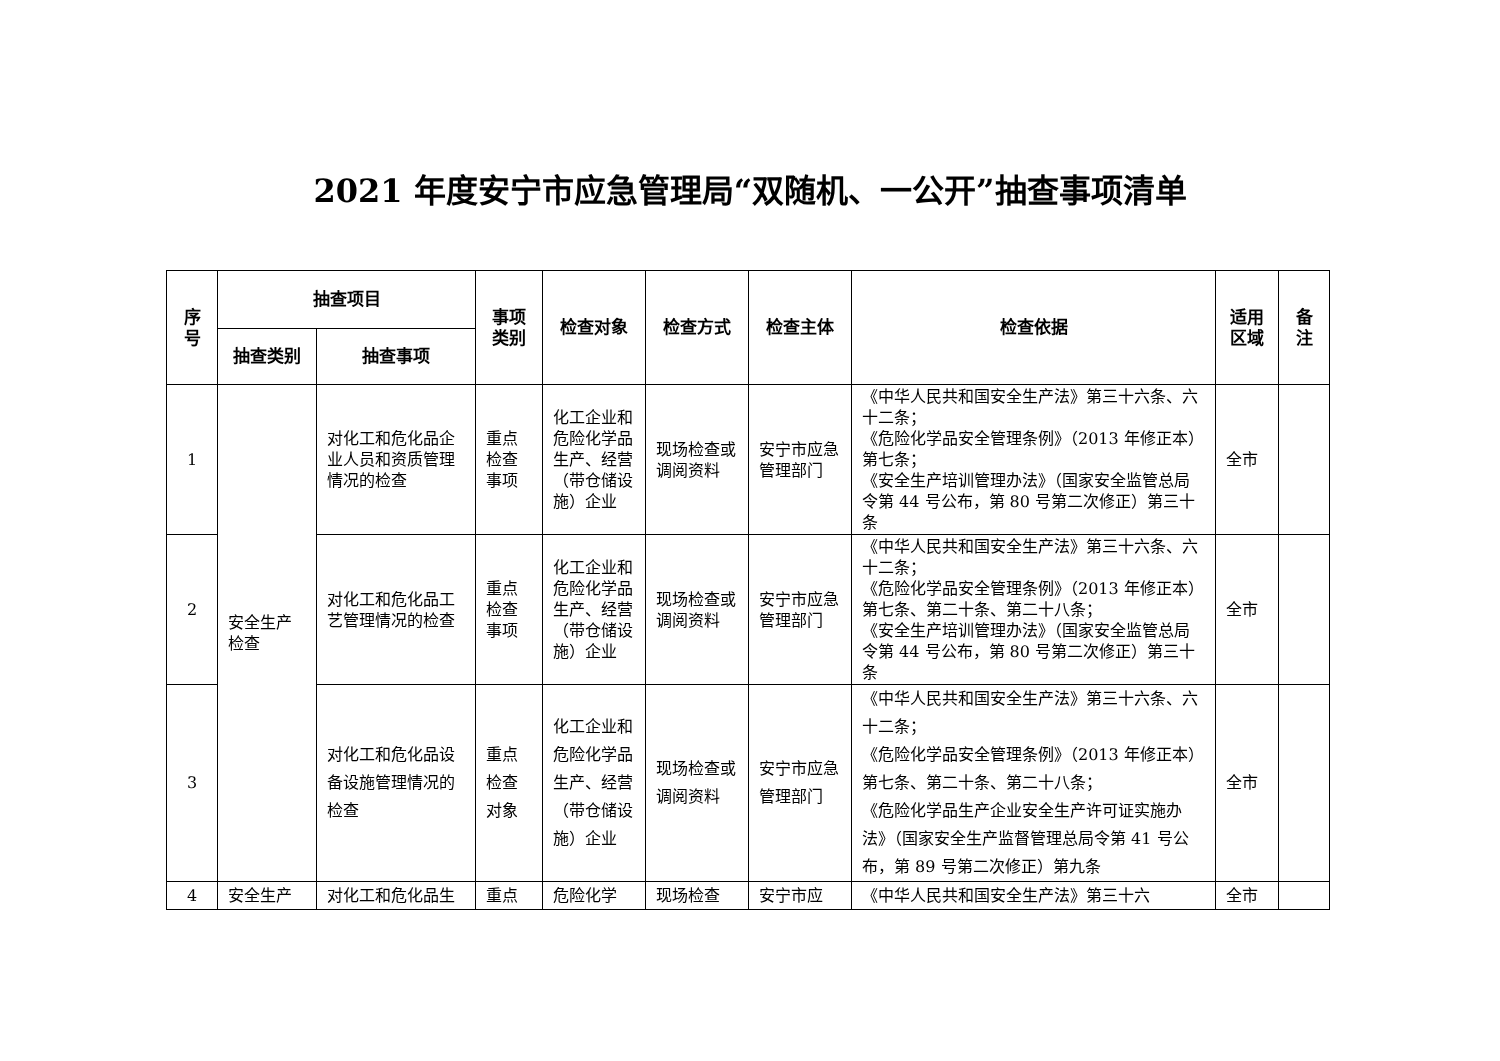2021 年度安宁市应急管理局“双随机、一公开”抽查事项清单
| 序 号 | 抽查项目 | | 事项 类别 | 检查对象 | 检查方式 | 检查主体 | 检查依据 | 适用 区域 | 备 注 |
| --- | --- | --- | --- | --- | --- | --- | --- | --- | --- |
| | 抽查类别 | 抽查事项 | | | | | | | |
| 1 | 安全生产 检查 | 对化工和危化品企业人员和资质管理情况的检查 | 重点 检查 事项 | 化工企业和危险化学品生产、经营（带仓储设施）企业 | 现场检查或调阅资料 | 安宁市应急管理部门 | 《中华人民共和国安全生产法》第三十六条、六十二条； 《危险化学品安全管理条例》（2013 年修正本）第七条； 《安全生产培训管理办法》（国家安全监管总局令第 44 号公布，第 80 号第二次修正）第三十条 | 全市 | |
| 2 | | 对化工和危化品工艺管理情况的检查 | 重点 检查 事项 | 化工企业和危险化学品生产、经营（带仓储设施）企业 | 现场检查或调阅资料 | 安宁市应急管理部门 | 《中华人民共和国安全生产法》第三十六条、六十二条； 《危险化学品安全管理条例》（2013 年修正本）第七条、第二十条、第二十八条； 《安全生产培训管理办法》（国家安全监管总局令第 44 号公布，第 80 号第二次修正）第三十条 | 全市 | |
| 3 | | 对化工和危化品设备设施管理情况的检查 | 重点 检查 对象 | 化工企业和危险化学品生产、经营（带仓储设施）企业 | 现场检查或调阅资料 | 安宁市应急管理部门 | 《中华人民共和国安全生产法》第三十六条、六十二条； 《危险化学品安全管理条例》（2013 年修正本）第七条、第二十条、第二十八条； 《危险化学品生产企业安全生产许可证实施办法》（国家安全生产监督管理总局令第 41 号公布，第 89 号第二次修正）第九条 | 全市 | |
| 4 | 安全生产 | 对化工和危化品生 | 重点 | 危险化学 | 现场检查 | 安宁市应 | 《中华人民共和国安全生产法》第三十六 | 全市 | |